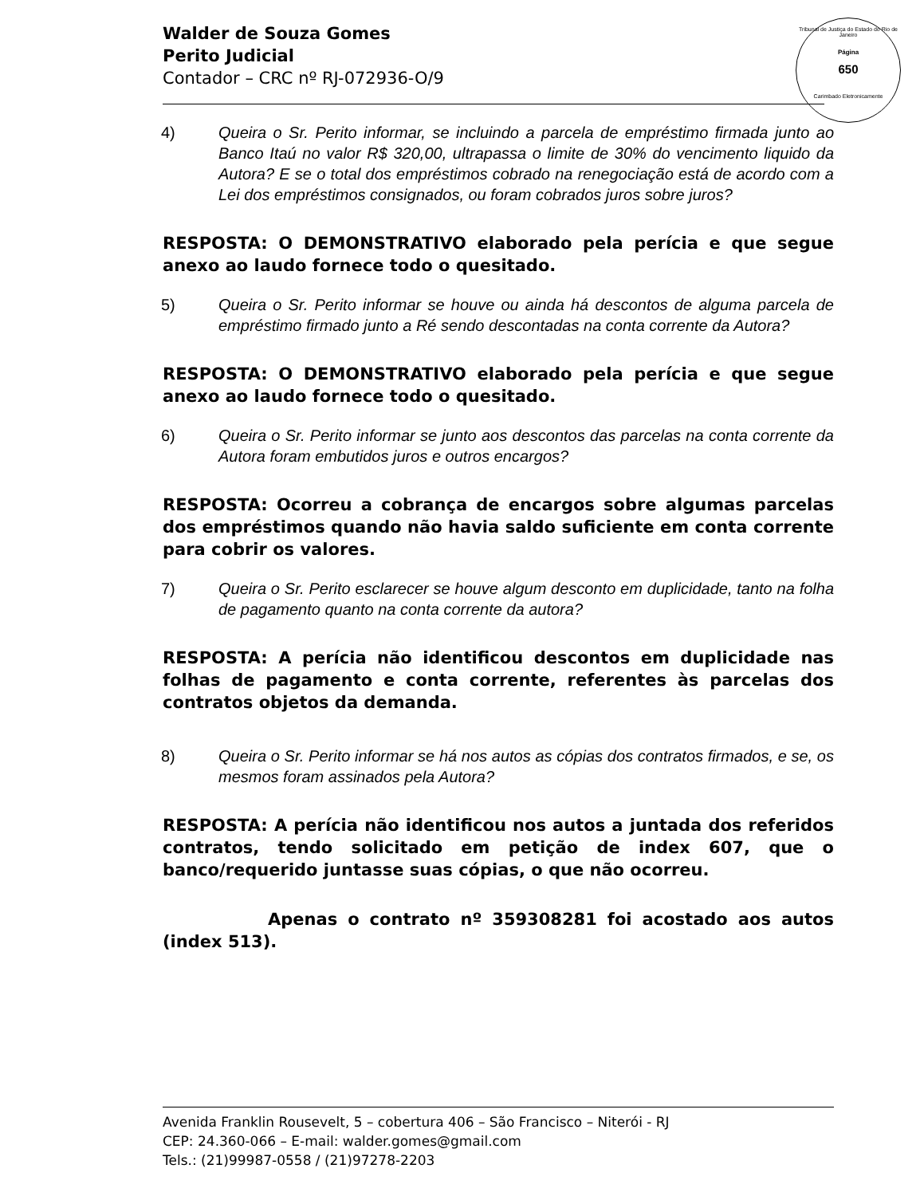Tribunal de Justiça do Estado do Rio de Janeiro
Página
650
Carimbado Eletronicamente
Walder de Souza Gomes
Perito Judicial
Contador – CRC nº RJ-072936-O/9
4) Queira o Sr. Perito informar, se incluindo a parcela de empréstimo firmada junto ao Banco Itaú no valor R$ 320,00, ultrapassa o limite de 30% do vencimento liquido da Autora? E se o total dos empréstimos cobrado na renegociação está de acordo com a Lei dos empréstimos consignados, ou foram cobrados juros sobre juros?
RESPOSTA: O DEMONSTRATIVO elaborado pela perícia e que segue anexo ao laudo fornece todo o quesitado.
5) Queira o Sr. Perito informar se houve ou ainda há descontos de alguma parcela de empréstimo firmado junto a Ré sendo descontadas na conta corrente da Autora?
RESPOSTA: O DEMONSTRATIVO elaborado pela perícia e que segue anexo ao laudo fornece todo o quesitado.
6) Queira o Sr. Perito informar se junto aos descontos das parcelas na conta corrente da Autora foram embutidos juros e outros encargos?
RESPOSTA: Ocorreu a cobrança de encargos sobre algumas parcelas dos empréstimos quando não havia saldo suficiente em conta corrente para cobrir os valores.
7) Queira o Sr. Perito esclarecer se houve algum desconto em duplicidade, tanto na folha de pagamento quanto na conta corrente da autora?
RESPOSTA: A perícia não identificou descontos em duplicidade nas folhas de pagamento e conta corrente, referentes às parcelas dos contratos objetos da demanda.
8) Queira o Sr. Perito informar se há nos autos as cópias dos contratos firmados, e se, os mesmos foram assinados pela Autora?
RESPOSTA: A perícia não identificou nos autos a juntada dos referidos contratos, tendo solicitado em petição de index 607, que o banco/requerido juntasse suas cópias, o que não ocorreu.
Apenas o contrato nº 359308281 foi acostado aos autos (index 513).
Avenida Franklin Rousevelt, 5 – cobertura 406 – São Francisco – Niterói - RJ
CEP: 24.360-066 – E-mail: walder.gomes@gmail.com
Tels.: (21)99987-0558 / (21)97278-2203